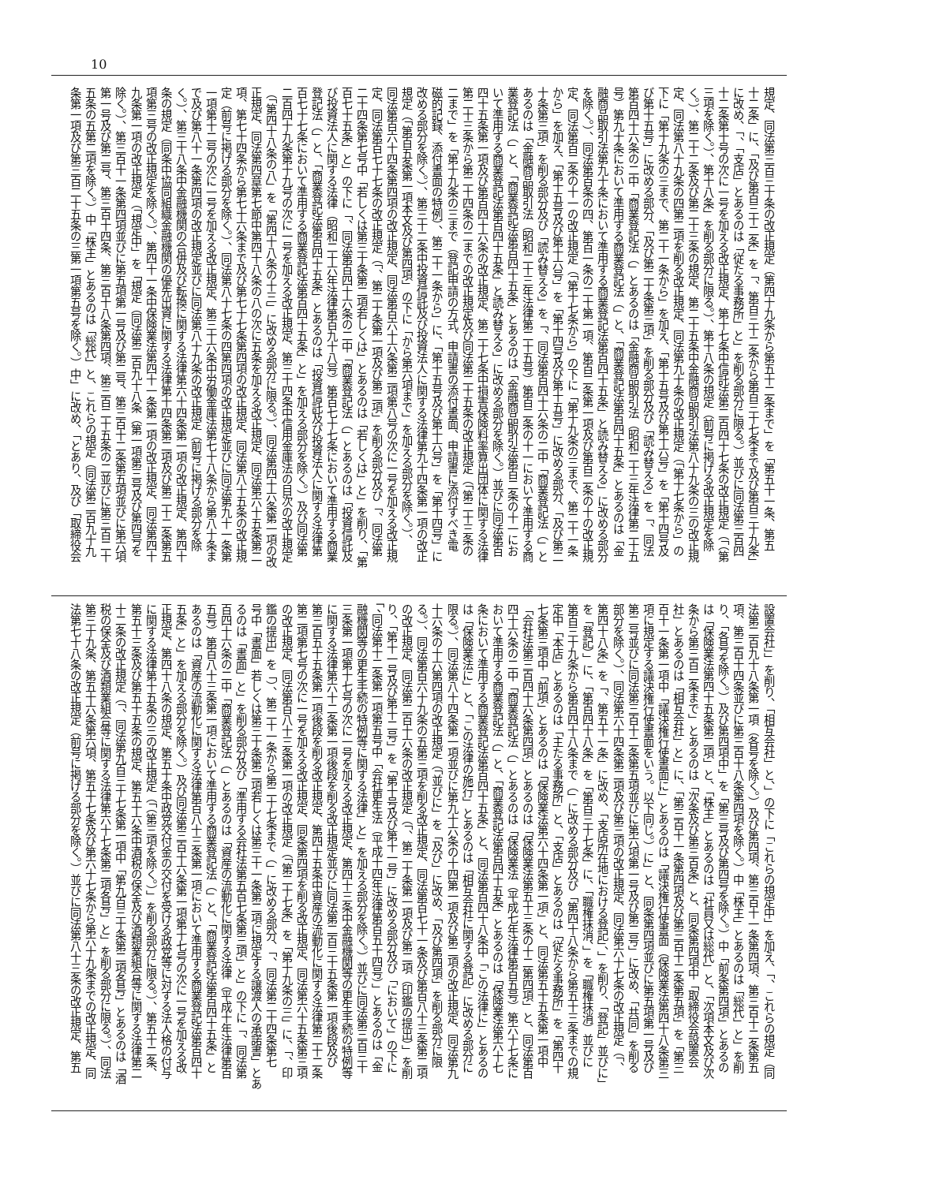10
規定、同法第三百三十条の改正規定（第四十九条から第五十二条まで」を「第五十一条、第五
十二条」に、「及び第百三十二条」を「、第百三十二条から第百三十七条まで及び第百三十九条」
に改め、「、「支店」とあるのは「従たる事務所」と」を削る部分に限る。）並びに同法第三百四
十二条第十号の次に一号を加える改正規定、第十七条中信託法第二百四十七条の改正規定（「（第
三項を除く。）、第十八条」を削る部分に限る。）、第十八条の規定（前号に掲げる改正規定を除
く。）、第二十二条及び第二十三条の規定、第二十五条中金融商品取引法第八十九条の三の改正規
定、同法第八十九条の四第二項を削る改正規定、同法第九十条の改正規定（「第十七条から」の
下に「第十九条の三まで、第二十一条から」を加え、「第十五号及び第十六号」を「第十四号及
び第十五号」に改める部分、「及び第二十条第三項」を削る部分及び「読み替える」を「、同法
第百四十六条の二中「商業登記法（」とあるのは「金融商品取引法（昭和二十三年法律第二十五
号）第九十条において準用する商業登記法（」と、「商業登記法第百四十五条」とあるのは「金
融商品取引法第九十条において準用する商業登記法第百四十五条」と読み替える」に改める部分
を除く。）、同法第百条の四、第百一条の二十第一項、第百二条第一項及び第百二条の十の改正規
定、同法第百二条の十一の改正規定（「第十七条から」の下に「第十九条の三まで、第二十一条
から」を加え、「第十五号及び第十六号」を「第十四号及び第十五号」に改める部分、「及び第二
十条第三項」を削る部分及び「読み替える」を「、同法第百四十六条の二中「商業登記法（」と
あるのは「金融商品取引法（昭和二十三年法律第二十五号）第百二条の十一において準用する商
業登記法（」と、「商業登記法第百四十五条」とあるのは「金融商品取引法第百二条の十一にお
いて準用する商業登記法第百四十五条」と読み替える」に改める部分を除く。）並びに同法第百
四十五条第一項及び第百四十六条の改正規定、第二十七条中損害保険料率算出団体に関する法律
第二十三条から第二十四条の二までの改正規定及び同法第二十五条の改正規定（「第二十三条の
二まで」を「第十九条の三まで（登記申請の方式、申請書の添付書面、申請書に添付すべき電
磁的記録、添付書面の特例）、第二十一条から」に、「第十五号及び第十六号」を「第十四号」に
改める部分を除く。）、第三十二条中投資信託及び投資法人に関する法律第九十四条第一項の改正
規定（「第百五条第一項本文及び第四項」の下に「から第六項まで」を加える部分を除く。）、
同法第百六十四条第四項の改正規定、同法第百六十六条第二項第八号の次に一号を加える改正規
定、同法第百七十七条の改正規定（「、第二十条第一項及び第二項」を削る部分及び「、同法第
二十四条第七号中「若しくは第三十条第二項若しくは」とあるのは「若しくは」と」を削り、「第
百七十五条」と」の下に「、同法第百四十六条の二中「商業登記法（」とあるのは「投資信託及
び投資法人に関する法律（昭和二十六年法律第百九十八号）第百七十七条において準用する商業
登記法（」と、「商業登記法第百四十五条」とあるのは「投資信託及び投資法人に関する法律第
百七十七条において準用する商業登記法第百四十五条」と」を加える部分を除く。）及び同法第
二百四十九条第十九号の次に一号を加える改正規定、第三十四条中信用金庫法の目次の改正規定
（「第四十八条の八」を「第四十八条の十三」に改める部分に限る。）、同法第四十六条第一項の改
正規定、同法第四章第七節中第四十八条の八の次に五条を加える改正規定、同法第六十五条第二
項、第七十四条から第七十六条まで及び第七十七条第四項の改正規定、同法第八十五条の改正規
定（前号に掲げる部分を除く。）、同法第八十七条の四第四項の改正規定並びに同法第九十一条第
一項第十二号の次に一号を加える改正規定、第三十六条中労働金庫法第七十八条から第八十条ま
で及び第八十一条第四項の改正規定並びに同法第八十九条の改正規定（前号に掲げる部分を除
く。）、第三十八条中金融機関の合併及び転換に関する法律第六十四条第一項の改正規定、第四十
条の規定（同条中協同組織金融機関の優先出資に関する法律第十四条第二項及び第二十二条第五
項第三号の改正規定を除く。）、第四十一条中保険業法第四十一条第一項の改正規定、同法第四十
九条第一項の改正規定（「規定中」を「規定（同法第二百九十八条（第一項第三号及び第四号を
除く。）、第三百十一条第四項並びに第五項第一号及び第二号、第三百十二条第五項並びに第六項
第一号及び第二号、第三百十四条、第三百十八条第四項、第三百二十五条の二並びに第三百二十
五条の五第二項を除く。）中「株主」とあるのは「総代」と、これらの規定（同法第二百九十九
条第一項及び第三百二十五条の三第一項第五号を除く。）中」に改め、「とあり、及び「取締役会
設置会社」」を削り、「相互会社」と、」の下に「これらの規定中」を加え、「、これらの規定（同
法第二百九十八条第一項（各号を除く。）及び第四項、第三百十一条第四項、第三百十二条第五
項、第三百十四条並びに第三百十八条第四項を除く。）中「株主」とあるのは「総代」と」を削
り、「各号を除く。）及び第四項中」を「第三号及び第四号を除く。）中「前条第四項」とあるの
は「保険業法第四十五条第二項」と、「株主」とあるのは「社員又は総代」と、「次項本文及び次
条から第三百二条まで」とあるのは「次条及び第三百条」と、同条第四項中「取締役会設置会
社」とあるのは「相互会社」と」に、「第三百十一条第四項及び第三百十二条第五項」を「第三
百十一条第一項中「議決権行使書面に」とあるのは「議決権行使書面（保険業法第四十八条第三
項に規定する議決権行使書面をいう。以下同じ。）に」と、同条第四項並びに第五項第一号及び
第二号並びに同法第三百十二条第五項並びに第六項第一号及び第二号」に改め、「共同」を削る
部分を除く。）、同法第六十四条第二項及び第三項の改正規定、同法第六十七条の改正規定（「、
第四十八条」を「、第五十一条」に改め、「支店所在地における登記」、」を削り、「登記」並びに」
を「登記）」に、「第百四十八条」を「第百三十七条」に、「職権抹消、」を「職権抹消）並びに
第百三十九条から第百四十八条まで（」に改める部分及び「第四十八条から第五十三条までの規
定中「本店」とあるのは「主たる事務所」と、「支店」とあるのは「従たる事務所」を「第四十
七条第三項中「前項」とあるのは「保険業法第六十四条第一項」と、同法第五十五条第一項中
「会社法第三百四十六条第四項」とあるのは「保険業法第五十三条の十二第四項」と、同法第百
四十六条の二中「商業登記法（」とあるのは「保険業法（平成七年法律第百五号）第六十七条に
おいて準用する商業登記法（」と、「商業登記法第百四十五条」とあるのは「保険業法第六十七
条において準用する商業登記法第百四十五条」と、同法第百四十八条中「この法律に」とあるの
は「保険業法に」と、「この法律の施行」とあるのは「相互会社に関する登記」に改める部分に
限る。）、同法第八十四条第一項並びに第九十六条の十四第一項及び第二項の改正規定、同法第九
十六条の十六第四項の改正規定（「並びに」を「及び」に改め、「及び第四項」を削る部分に限
る。）、同法第百六十九条の五第三項を削る改正規定、同法第百七十一条及び第百八十三条第二項
の改正規定、同法第二百十六条の改正規定（「、第二十条第一項及び第二項（印鑑の提出）」を削
り、「第十一号及び第十二号」を「第十号及び第十一号」に改める部分及び「において」の下に
「、同法第十二条第一項第五号中「会社更生法（平成十四年法律第百五十四号）」とあるのは「金
融機関等の更生手続の特例等に関する法律」と」を加える部分を除く。）並びに同法第三百三十
三条第一項第十七号の次に一号を加える改正規定、第四十三条中金融機関等の更生手続の特例等
に関する法律第六十二条第一項後段を削る改正規定並びに同法第二百三十五条第一項後段及び
第三百五十五条第一項後段を削る改正規定、第四十五条中資産の流動化に関する法律第二十二条
第二項第七号の次に一号を加える改正規定、同条第四項を削る改正規定、同法第六十五条第三項
の改正規定、同法第百八十三条第一項の改正規定（「第二十七条」を「第十九条の三」に、「、印
鑑の提出」を「）、第二十一条から第二十七条まで（」に改める部分、「、同法第二十四条第七
号中「書面」若しくは第三十条第二項若しくは第三十一条第二項に規定する譲渡人の承諾書」とあ
るのは「書面」と」を削る部分及び「準用する会社法第五百七条第三項」と」の下に「、同法第
百四十六条の二中「商業登記法（」とあるのは「資産の流動化に関する法律（平成十年法律第百
五号）第百八十三条第一項において準用する商業登記法（」と、「商業登記法第百四十五条」と
あるのは「資産の流動化に関する法律第百八十三条第一項において準用する商業登記法第百四十
五条」と」を加える部分を除く。）及び同法第三百十六条第一項第十七号の次に一号を加える改
正規定、第四十八条の規定、第五十条中政党交付金の交付を受ける政党等に対する法人格の付与
に関する法律第十五条の三の改正規定（「（第三項を除く。）」を削る部分に限る。）、第五十二条、
第五十三条及び第五十五条の規定、第五十六条中酒税の保全及び酒類業組合等に関する法律第二
十二条の改正規定（「、同法第九百三十七条第一項中「第九百三十条第二項各号」とあるのは「酒
税の保全及び酒類業組合等に関する法律第六十七条第二項各号」と」を削る部分に限る。）、同法
第三十九条、第五十六条第六項、第五十七条及び第六十七条から第六十九条までの改正規定、同
法第七十八条の改正規定（前号に掲げる部分を除く。）並びに同法第八十三条の改正規定、第五